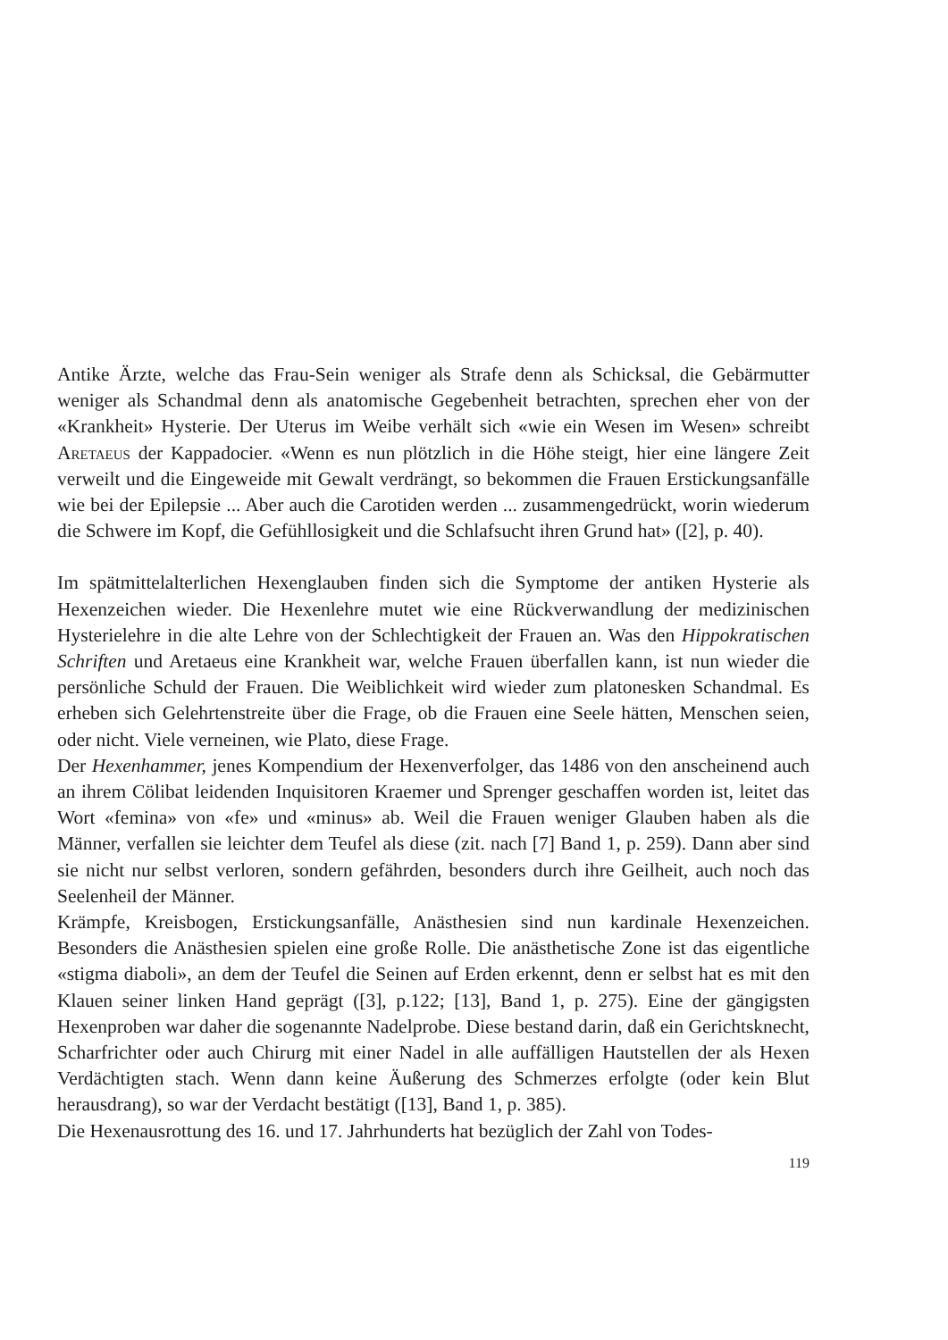Antike Ärzte, welche das Frau-Sein weniger als Strafe denn als Schicksal, die Gebärmutter weniger als Schandmal denn als anatomische Gegebenheit betrachten, sprechen eher von der «Krankheit» Hysterie. Der Uterus im Weibe verhält sich «wie ein Wesen im Wesen» schreibt Aretaeus der Kappadocier. «Wenn es nun plötzlich in die Höhe steigt, hier eine längere Zeit verweilt und die Eingeweide mit Gewalt verdrängt, so bekommen die Frauen Erstickungsanfälle wie bei der Epilepsie ... Aber auch die Carotiden werden ... zusammengedrückt, worin wiederum die Schwere im Kopf, die Gefühllosigkeit und die Schlafsucht ihren Grund hat» ([2], p. 40).
Im spätmittelalterlichen Hexenglauben finden sich die Symptome der antiken Hysterie als Hexenzeichen wieder. Die Hexenlehre mutet wie eine Rückverwandlung der medizinischen Hysterielehre in die alte Lehre von der Schlechtigkeit der Frauen an. Was den Hippokratischen Schriften und Aretaeus eine Krankheit war, welche Frauen überfallen kann, ist nun wieder die persönliche Schuld der Frauen. Die Weiblichkeit wird wieder zum platonesken Schandmal. Es erheben sich Gelehrtenstreite über die Frage, ob die Frauen eine Seele hätten, Menschen seien, oder nicht. Viele verneinen, wie Plato, diese Frage.
Der Hexenhammer, jenes Kompendium der Hexenverfolger, das 1486 von den anscheinend auch an ihrem Cölibat leidenden Inquisitoren Kraemer und Sprenger geschaffen worden ist, leitet das Wort «femina» von «fe» und «minus» ab. Weil die Frauen weniger Glauben haben als die Männer, verfallen sie leichter dem Teufel als diese (zit. nach [7] Band 1, p. 259). Dann aber sind sie nicht nur selbst verloren, sondern gefährden, besonders durch ihre Geilheit, auch noch das Seelenheil der Männer.
Krämpfe, Kreisbogen, Erstickungsanfälle, Anästhesien sind nun kardinale Hexenzeichen. Besonders die Anästhesien spielen eine große Rolle. Die anästhetische Zone ist das eigentliche «stigma diaboli», an dem der Teufel die Seinen auf Erden erkennt, denn er selbst hat es mit den Klauen seiner linken Hand geprägt ([3], p.122; [13], Band 1, p. 275). Eine der gängigsten Hexenproben war daher die sogenannte Nadelprobe. Diese bestand darin, daß ein Gerichtsknecht, Scharfrichter oder auch Chirurg mit einer Nadel in alle auffälligen Hautstellen der als Hexen Verdächtigten stach. Wenn dann keine Äußerung des Schmerzes erfolgte (oder kein Blut herausdrang), so war der Verdacht bestätigt ([13], Band 1, p. 385).
Die Hexenausrottung des 16. und 17. Jahrhunderts hat bezüglich der Zahl von Todes-
119